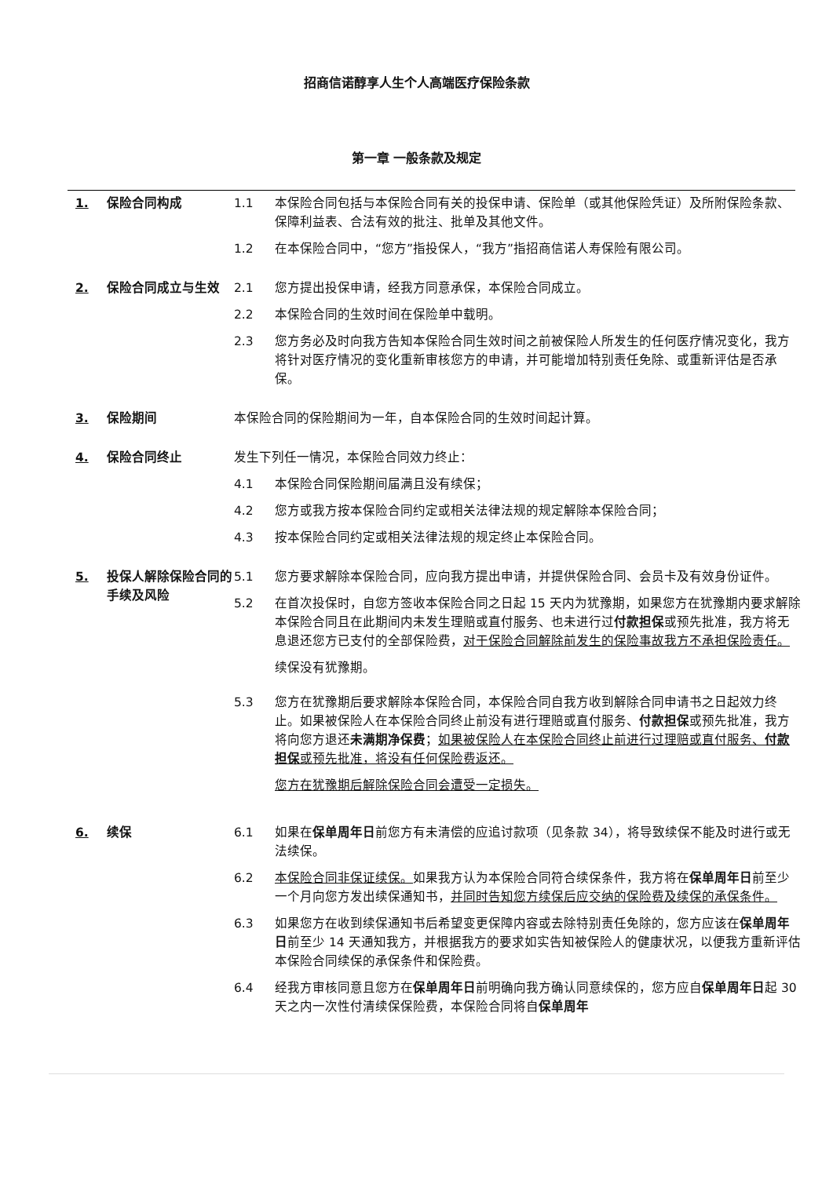招商信诺醇享人生个人高端医疗保险条款
第一章 一般条款及规定
1. 保险合同构成 1.1 本保险合同包括与本保险合同有关的投保申请、保险单（或其他保险凭证）及所附保险条款、保障利益表、合法有效的批注、批单及其他文件。
1.2 在本保险合同中，“您方”指投保人，“我方”指招商信诺人寿保险有限公司。
2. 保险合同成立与生效 2.1 您方提出投保申请，经我方同意承保，本保险合同成立。
2.2 本保险合同的生效时间在保险单中载明。
2.3 您方务必及时向我方告知本保险合同生效时间之前被保险人所发生的任何医疗情况变化，我方将针对医疗情况的变化重新审核您方的申请，并可能增加特别责任免除、或重新评估是否承保。
3. 保险期间 本保险合同的保险期间为一年，自本保险合同的生效时间起计算。
4. 保险合同终止 发生下列任一情况，本保险合同效力终止：
4.1 本保险合同保险期间届满且没有续保；
4.2 您方或我方按本保险合同约定或相关法律法规的规定解除本保险合同；
4.3 按本保险合同约定或相关法律法规的规定终止本保险合同。
5. 投保人解除保险合同的手续及风险
5.1 您方要求解除本保险合同，应向我方提出申请，并提供保险合同、会员卡及有效身份证件。
5.2 在首次投保时，自您方签收本保险合同之日起 15 天内为犹豫期，如果您方在犹豫期内要求解除本保险合同且在此期间内未发生理赔或直付服务、也未进行过付款担保或预先批准，我方将无息退还您方已支付的全部保险费，对于保险合同解除前发生的保险事故我方不承担保险责任。
续保没有犹豫期。
5.3 您方在犹豫期后要求解除本保险合同，本保险合同自我方收到解除合同申请书之日起效力终止。如果被保险人在本保险合同终止前没有进行理赔或直付服务、付款担保或预先批准，我方将向您方退还未满期净保费；如果被保险人在本保险合同终止前进行过理赔或直付服务、付款担保或预先批准，将没有任何保险费返还。
您方在犹豫期后解除保险合同会遭受一定损失。
6. 续保 6.1 如果在保单周年日前您方有未清偿的应追讨款项（见条款 34），将导致续保不能及时进行或无法续保。
6.2 本保险合同非保证续保。如果我方认为本保险合同符合续保条件，我方将在保单周年日前至少一个月向您方发出续保通知书，并同时告知您方续保后应交纳的保险费及续保的承保条件。
6.3 如果您方在收到续保通知书后希望变更保障内容或去除特别责任免除的，您方应该在保单周年日前至少 14 天通知我方，并根据我方的要求如实告知被保险人的健康状况，以便我方重新评估本保险合同续保的承保条件和保险费。
6.4 经我方审核同意且您方在保单周年日前明确向我方确认同意续保的，您方应自保单周年日起 30 天之内一次性付清续保保险费，本保险合同将自保单周年